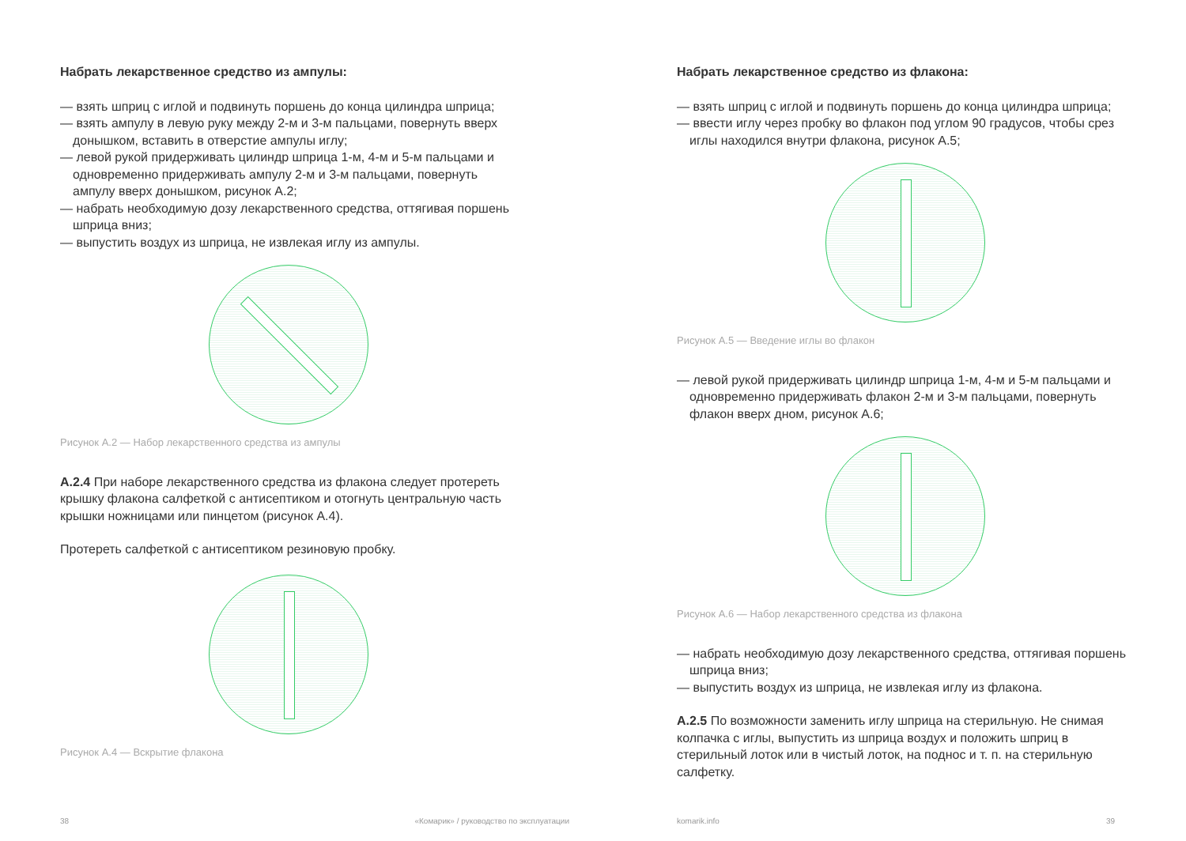Набрать лекарственное средство из ампулы:
— взять шприц с иглой и подвинуть поршень до конца цилиндра шприца;
— взять ампулу в левую руку между 2-м и 3-м пальцами, повернуть вверх донышком, вставить в отверстие ампулы иглу;
— левой рукой придерживать цилиндр шприца 1-м, 4-м и 5-м пальцами и одновременно придерживать ампулу 2-м и 3-м пальцами, повернуть ампулу вверх донышком, рисунок А.2;
— набрать необходимую дозу лекарственного средства, оттягивая поршень шприца вниз;
— выпустить воздух из шприца, не извлекая иглу из ампулы.
Рисунок А.2 — Набор лекарственного средства из ампулы
А.2.4 При наборе лекарственного средства из флакона следует протереть крышку флакона салфеткой с антисептиком и отогнуть центральную часть крышки ножницами или пинцетом (рисунок А.4).
Протереть салфеткой с антисептиком резиновую пробку.
Рисунок А.4 — Вскрытие флакона
38 «Комарик» / руководство по эксплуатации
Набрать лекарственное средство из флакона:
— взять шприц с иглой и подвинуть поршень до конца цилиндра шприца;
— ввести иглу через пробку во флакон под углом 90 градусов, чтобы срез иглы находился внутри флакона, рисунок А.5;
Рисунок А.5 — Введение иглы во флакон
— левой рукой придерживать цилиндр шприца 1-м, 4-м и 5-м пальцами и одновременно придерживать флакон 2-м и 3-м пальцами, повернуть флакон вверх дном, рисунок А.6;
Рисунок А.6 — Набор лекарственного средства из флакона
— набрать необходимую дозу лекарственного средства, оттягивая поршень шприца вниз;
— выпустить воздух из шприца, не извлекая иглу из флакона.
А.2.5 По возможности заменить иглу шприца на стерильную. Не снимая колпачка с иглы, выпустить из шприца воздух и положить шприц в стерильный лоток или в чистый лоток, на поднос и т. п. на стерильную салфетку.
komarik.info 39